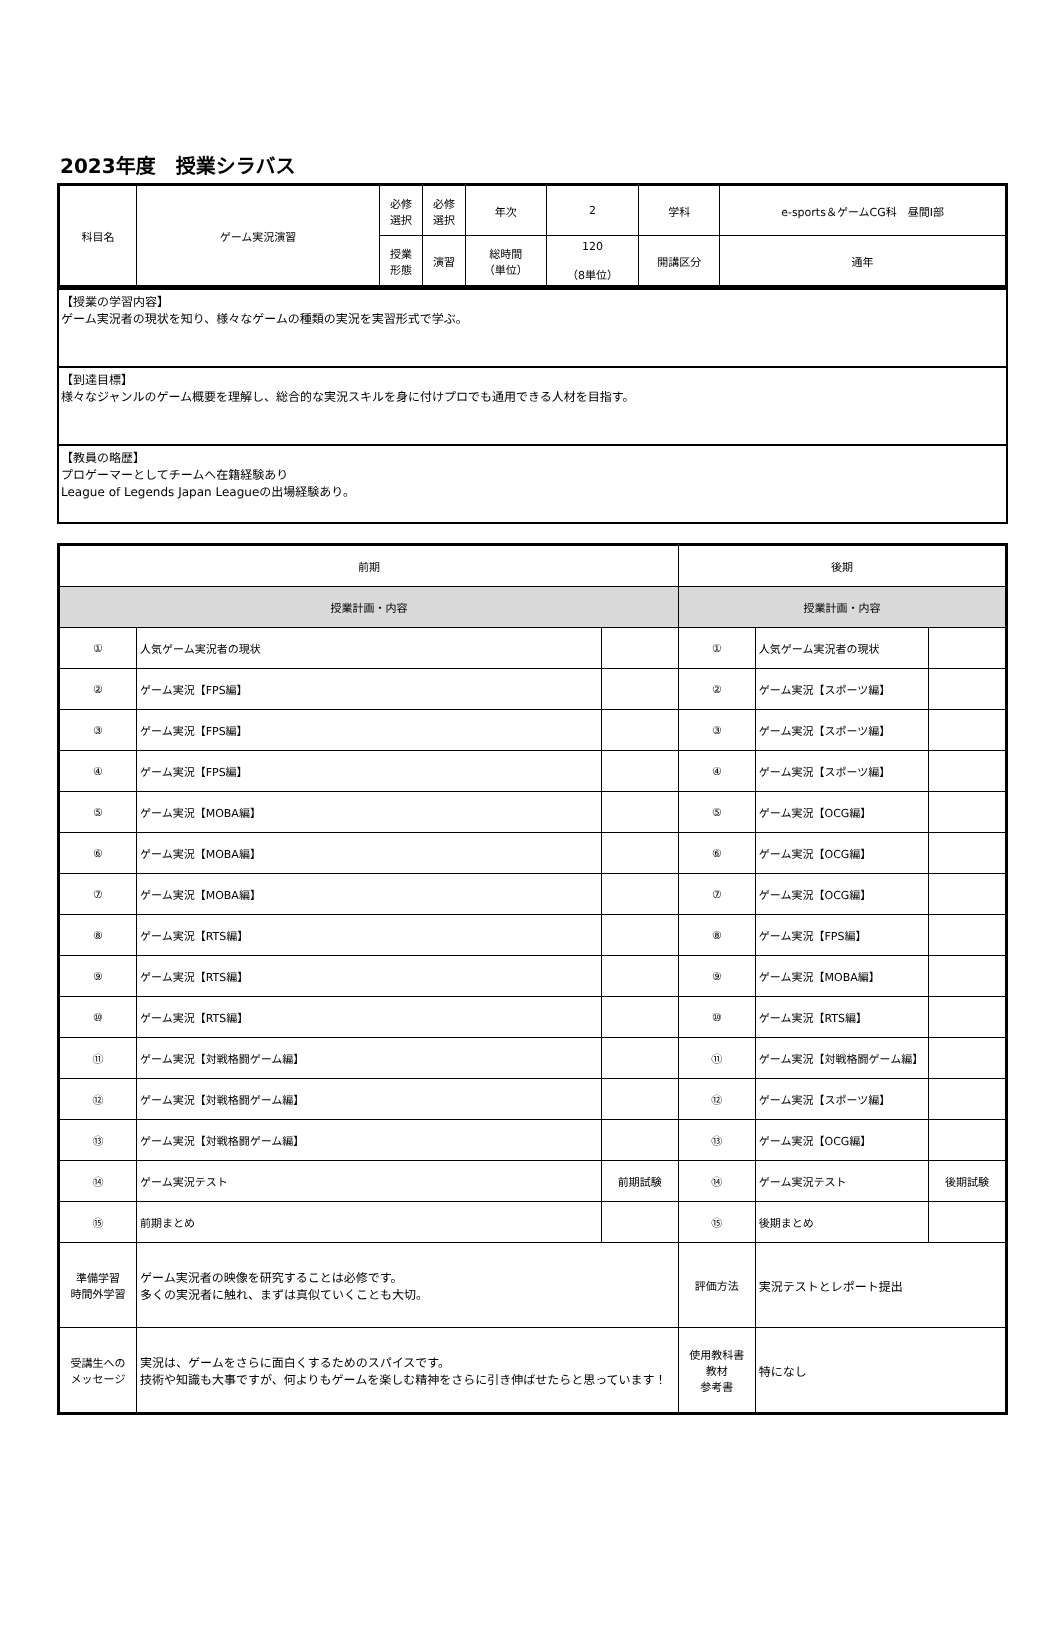2023年度　授業シラバス
| 科目名 | ゲーム実況演習 | 必修 選択 | 必修 選択 | 年次 | 2 | 学科 | e-sports＆ゲームCG科 昼間Ⅰ部 |
| | | 授業 形態 | 演習 | 総時間 （単位） | 120 （8単位） | 開講区分 | 通年 |
| 【授業の学習内容】 ゲーム実況者の現状を知り、様々なゲームの種類の実況を実習形式で学ぶ。 |
| 【到達目標】 様々なジャンルのゲーム概要を理解し、総合的な実況スキルを身に付けプロでも通用できる人材を目指す。 |
| 【教員の略歴】 プロゲーマーとしてチームへ在籍経験あり League of Legends Japan Leagueの出場経験あり。 |
| 前期 | | | 後期 | | |
| 授業計画・内容 | | | 授業計画・内容 | | |
| ① | 人気ゲーム実況者の現状 | | ① | 人気ゲーム実況者の現状 | |
| ② | ゲーム実況【FPS編】 | | ② | ゲーム実況【スポーツ編】 | |
| ③ | ゲーム実況【FPS編】 | | ③ | ゲーム実況【スポーツ編】 | |
| ④ | ゲーム実況【FPS編】 | | ④ | ゲーム実況【スポーツ編】 | |
| ⑤ | ゲーム実況【MOBA編】 | | ⑤ | ゲーム実況【OCG編】 | |
| ⑥ | ゲーム実況【MOBA編】 | | ⑥ | ゲーム実況【OCG編】 | |
| ⑦ | ゲーム実況【MOBA編】 | | ⑦ | ゲーム実況【OCG編】 | |
| ⑧ | ゲーム実況【RTS編】 | | ⑧ | ゲーム実況【FPS編】 | |
| ⑨ | ゲーム実況【RTS編】 | | ⑨ | ゲーム実況【MOBA編】 | |
| ⑩ | ゲーム実況【RTS編】 | | ⑩ | ゲーム実況【RTS編】 | |
| ⑪ | ゲーム実況【対戦格闘ゲーム編】 | | ⑪ | ゲーム実況【対戦格闘ゲーム編】 | |
| ⑫ | ゲーム実況【対戦格闘ゲーム編】 | | ⑫ | ゲーム実況【スポーツ編】 | |
| ⑬ | ゲーム実況【対戦格闘ゲーム編】 | | ⑬ | ゲーム実況【OCG編】 | |
| ⑭ | ゲーム実況テスト | 前期試験 | ⑭ | ゲーム実況テスト | 後期試験 |
| ⑮ | 前期まとめ | | ⑮ | 後期まとめ | |
| 準備学習 時間外学習 | ゲーム実況者の映像を研究することは必修です。 多くの実況者に触れ、まずは真似ていくことも大切。 | | 評価方法 | 実況テストとレポート提出 | |
| 受講生への メッセージ | 実況は、ゲームをさらに面白くするためのスパイスです。 技術や知識も大事ですが、何よりもゲームを楽しむ精神をさらに引き伸ばせたらと思っています！ | | 使用教科書 教材 参考書 | 特になし | |